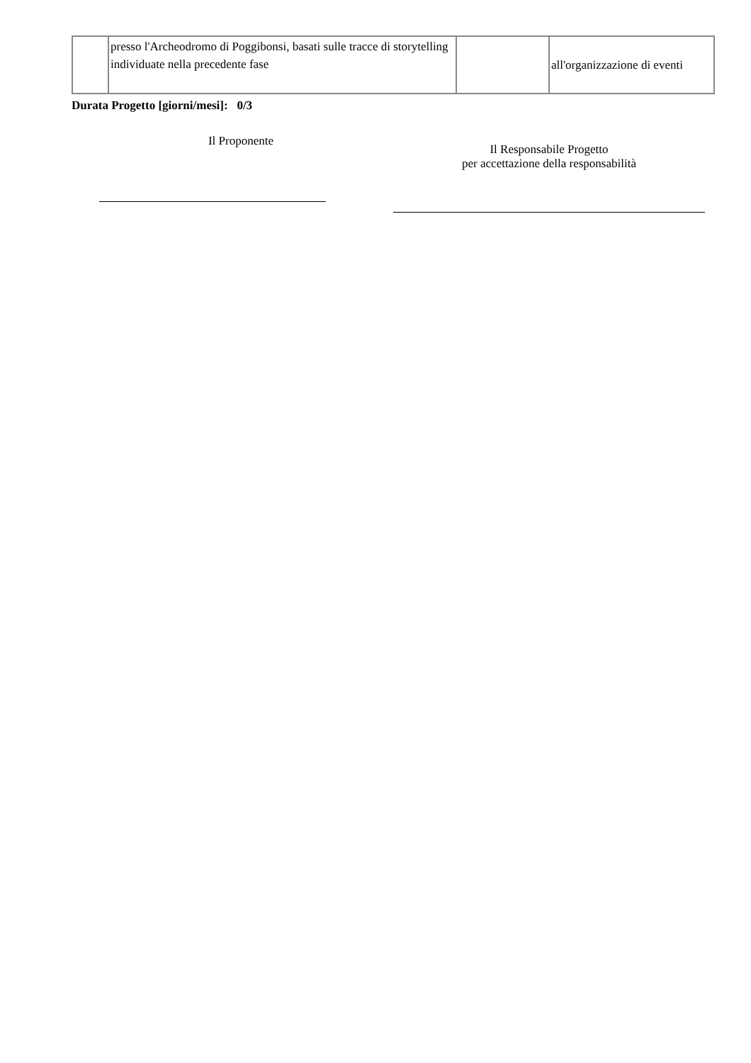| | presso l'Archeodromo di Poggibonsi, basati sulle tracce di storytelling individuate nella precedente fase | | all'organizzazione di eventi |
Durata Progetto [giorni/mesi]: 0/3
Il Proponente
Il Responsabile Progetto
per accettazione della responsabilità